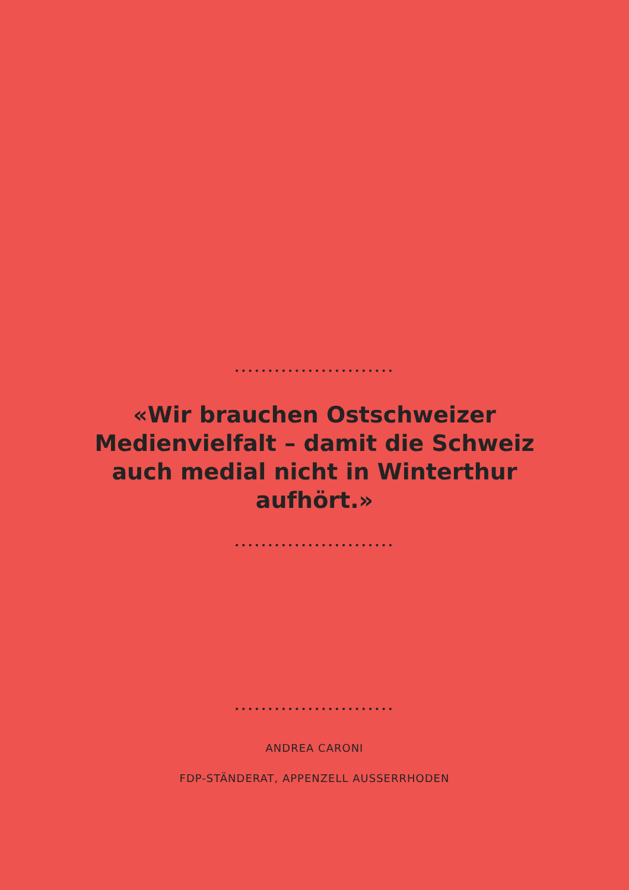••••••••••••••••••••••••
«Wir brauchen Ostschweizer Medienvielfalt – damit die Schweiz auch medial nicht in Winterthur aufhört.»
••••••••••••••••••••••••
••••••••••••••••••••••••
ANDREA CARONI
FDP-STÄNDERAT, APPENZELL AUSSERRHODEN